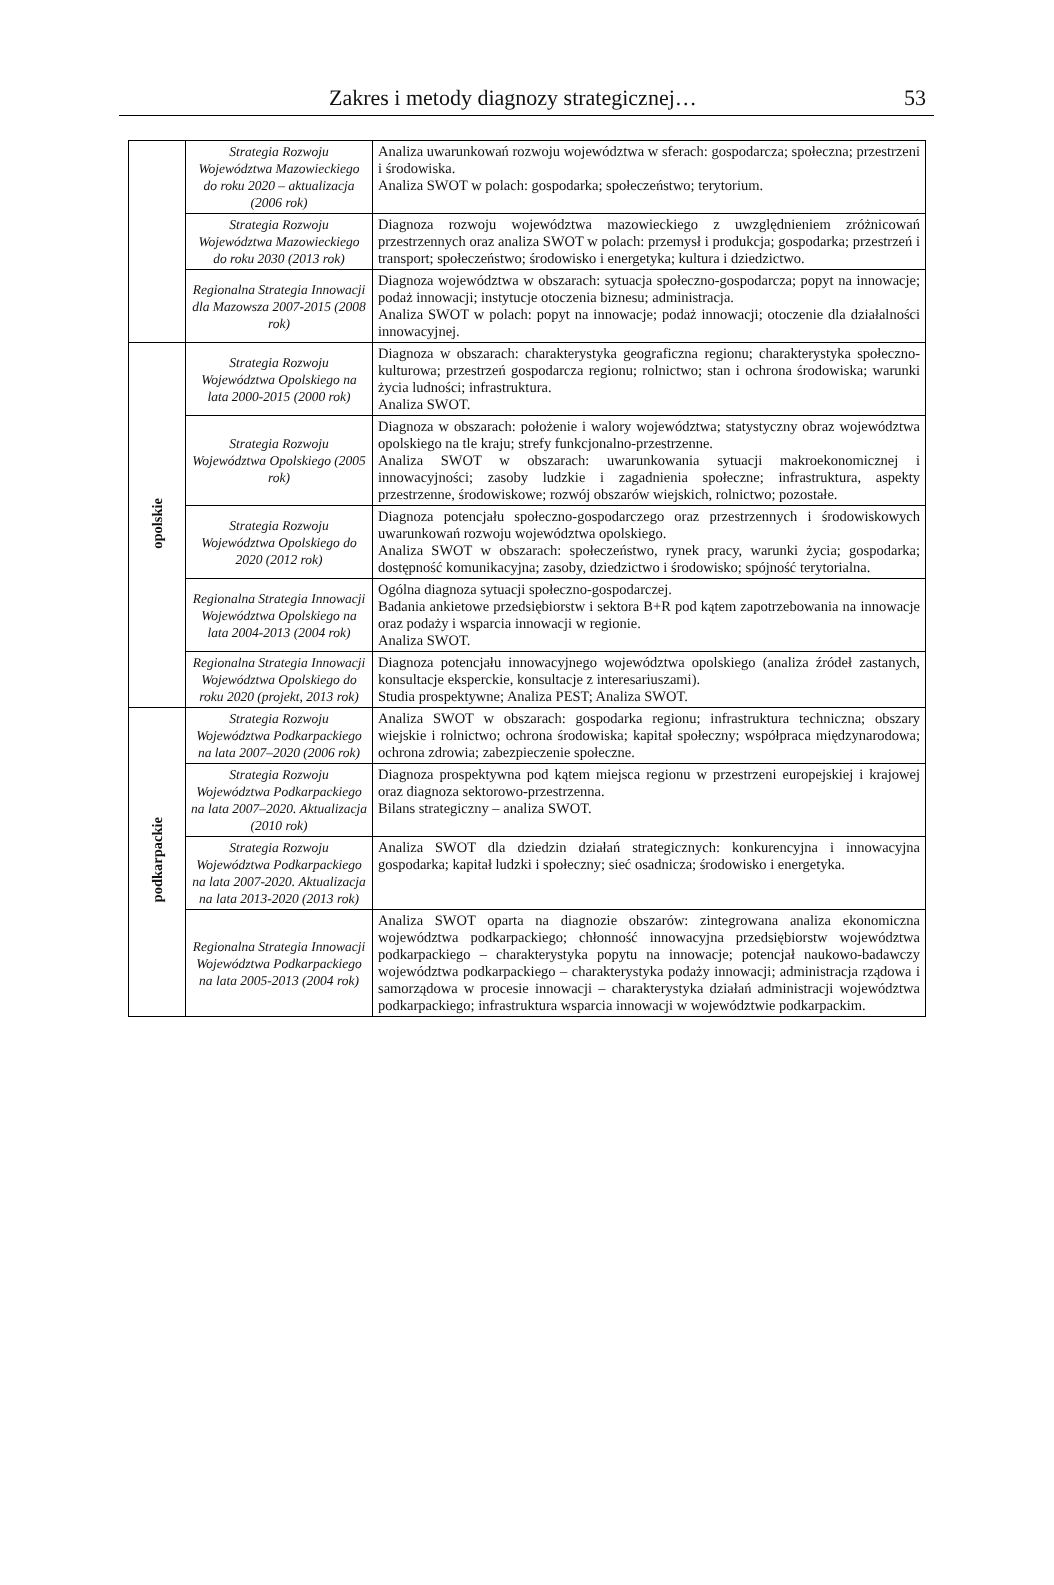Zakres i metody diagnozy strategicznej… 53
| | Strategia Rozwoju Województwa Mazowieckiego do roku 2020 – aktualizacja (2006 rok) | Analiza uwarunkowań rozwoju województwa w sferach: gospodarcza; społeczna; przestrzeni i środowiska. Analiza SWOT w polach: gospodarka; społeczeństwo; terytorium. |
| | Strategia Rozwoju Województwa Mazowieckiego do roku 2030 (2013 rok) | Diagnoza rozwoju województwa mazowieckiego z uwzględnieniem zróżnicowań przestrzennych oraz analiza SWOT w polach: przemysł i produkcja; gospodarka; przestrzeń i transport; społeczeństwo; środowisko i energetyka; kultura i dziedzictwo. |
| | Regionalna Strategia Innowacji dla Mazowsza 2007-2015 (2008 rok) | Diagnoza województwa w obszarach: sytuacja społeczno-gospodarcza; popyt na innowacje; podaż innowacji; instytucje otoczenia biznesu; administracja. Analiza SWOT w polach: popyt na innowacje; podaż innowacji; otoczenie dla działalności innowacyjnej. |
| opolskie | Strategia Rozwoju Województwa Opolskiego na lata 2000-2015 (2000 rok) | Diagnoza w obszarach: charakterystyka geograficzna regionu; charakterystyka społeczno-kulturowa; przestrzeń gospodarcza regionu; rolnictwo; stan i ochrona środowiska; warunki życia ludności; infrastruktura. Analiza SWOT. |
| | Strategia Rozwoju Województwa Opolskiego (2005 rok) | Diagnoza w obszarach: położenie i walory województwa; statystyczny obraz województwa opolskiego na tle kraju; strefy funkcjonalno-przestrzenne. Analiza SWOT w obszarach: uwarunkowania sytuacji makroekonomicznej i innowacyjności; zasoby ludzkie i zagadnienia społeczne; infrastruktura, aspekty przestrzenne, środowiskowe; rozwój obszarów wiejskich, rolnictwo; pozostałe. |
| | Strategia Rozwoju Województwa Opolskiego do 2020 (2012 rok) | Diagnoza potencjału społeczno-gospodarczego oraz przestrzennych i środowiskowych uwarunkowań rozwoju województwa opolskiego. Analiza SWOT w obszarach: społeczeństwo, rynek pracy, warunki życia; gospodarka; dostępność komunikacyjna; zasoby, dziedzictwo i środowisko; spójność terytorialna. |
| | Regionalna Strategia Innowacji Województwa Opolskiego na lata 2004-2013 (2004 rok) | Ogólna diagnoza sytuacji społeczno-gospodarczej. Badania ankietowe przedsiębiorstw i sektora B+R pod kątem zapotrzebowania na innowacje oraz podaży i wsparcia innowacji w regionie. Analiza SWOT. |
| | Regionalna Strategia Innowacji Województwa Opolskiego do roku 2020 (projekt, 2013 rok) | Diagnoza potencjału innowacyjnego województwa opolskiego (analiza źródeł zastanych, konsultacje eksperckie, konsultacje z interesariuszami). Studia prospektywne; Analiza PEST; Analiza SWOT. |
| podkarpackie | Strategia Rozwoju Województwa Podkarpackiego na lata 2007–2020 (2006 rok) | Analiza SWOT w obszarach: gospodarka regionu; infrastruktura techniczna; obszary wiejskie i rolnictwo; ochrona środowiska; kapitał społeczny; współpraca międzynarodowa; ochrona zdrowia; zabezpieczenie społeczne. |
| | Strategia Rozwoju Województwa Podkarpackiego na lata 2007–2020. Aktualizacja (2010 rok) | Diagnoza prospektywna pod kątem miejsca regionu w przestrzeni europejskiej i krajowej oraz diagnoza sektorowo-przestrzenna. Bilans strategiczny – analiza SWOT. |
| | Strategia Rozwoju Województwa Podkarpackiego na lata 2007-2020. Aktualizacja na lata 2013-2020 (2013 rok) | Analiza SWOT dla dziedzin działań strategicznych: konkurencyjna i innowacyjna gospodarka; kapitał ludzki i społeczny; sieć osadnicza; środowisko i energetyka. |
| | Regionalna Strategia Innowacji Województwa Podkarpackiego na lata 2005-2013 (2004 rok) | Analiza SWOT oparta na diagnozie obszarów: zintegrowana analiza ekonomiczna województwa podkarpackiego; chłonność innowacyjna przedsiębiorstw województwa podkarpackiego – charakterystyka popytu na innowacje; potencjał naukowo-badawczy województwa podkarpackiego – charakterystyka podaży innowacji; administracja rządowa i samorządowa w procesie innowacji – charakterystyka działań administracji województwa podkarpackiego; infrastruktura wsparcia innowacji w województwie podkarpackim. |